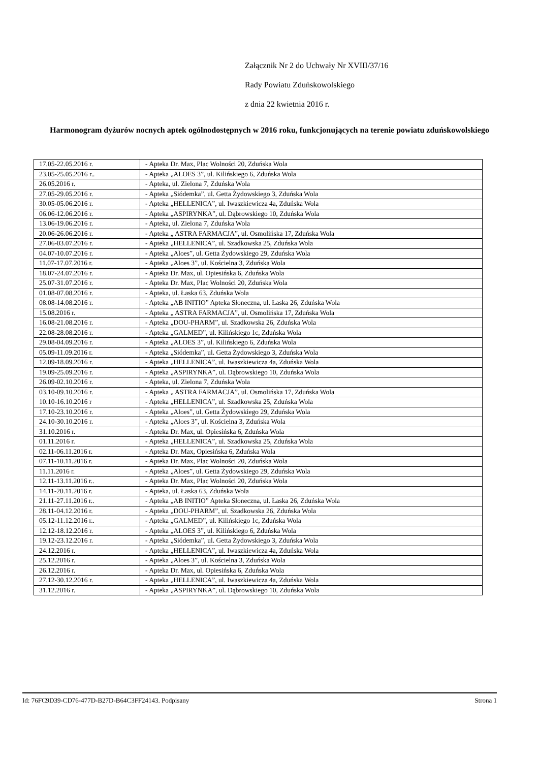Załącznik Nr 2 do Uchwały Nr XVIII/37/16
Rady Powiatu Zduńskowolskiego
z dnia 22 kwietnia 2016 r.
Harmonogram dyżurów nocnych aptek ogólnodostępnych w 2016 roku, funkcjonujących na terenie powiatu zduńskowolskiego
| 17.05-22.05.2016 r. | - Apteka Dr. Max, Plac Wolności 20, Zduńska Wola |
| 23.05-25.05.2016 r.. | - Apteka „ALOES 3”, ul. Kilińskiego 6, Zduńska Wola |
| 26.05.2016 r. | - Apteka, ul. Zielona 7, Zduńska Wola |
| 27.05-29.05.2016 r. | - Apteka „Siódemka”, ul. Getta Żydowskiego 3, Zduńska Wola |
| 30.05-05.06.2016 r. | - Apteka „HELLENICA”, ul. Iwaszkiewicza 4a, Zduńska Wola |
| 06.06-12.06.2016 r. | - Apteka „ASPIRYNKA”, ul. Dąbrowskiego 10, Zduńska Wola |
| 13.06-19.06.2016 r. | - Apteka, ul. Zielona 7, Zduńska Wola |
| 20.06-26.06.2016 r. | - Apteka „ ASTRA FARMACJA”, ul. Osmolińska 17, Zduńska Wola |
| 27.06-03.07.2016 r. | - Apteka „HELLENICA”, ul. Szadkowska 25, Zduńska Wola |
| 04.07-10.07.2016 r. | - Apteka „Aloes”, ul. Getta Żydowskiego 29, Zduńska Wola |
| 11.07-17.07.2016 r. | - Apteka „Aloes 3”, ul. Kościelna 3, Zduńska Wola |
| 18.07-24.07.2016 r. | - Apteka Dr. Max, ul. Opiesińska 6, Zduńska Wola |
| 25.07-31.07.2016 r. | - Apteka Dr. Max, Plac Wolności 20, Zduńska Wola |
| 01.08-07.08.2016 r. | - Apteka, ul. Łaska 63, Zduńska Wola |
| 08.08-14.08.2016 r. | - Apteka „AB INITIO” Apteka Słoneczna, ul. Łaska 26, Zduńska Wola |
| 15.08.2016 r. | - Apteka „ ASTRA FARMACJA”, ul. Osmolińska 17, Zduńska Wola |
| 16.08-21.08.2016 r. | - Apteka „DOU-PHARM”, ul. Szadkowska 26, Zduńska Wola |
| 22.08-28.08.2016 r. | - Apteka „GALMED”, ul. Kilińskiego 1c, Zduńska Wola |
| 29.08-04.09.2016 r. | - Apteka „ALOES 3”, ul. Kilińskiego 6, Zduńska Wola |
| 05.09-11.09.2016 r. | - Apteka „Siódemka”, ul. Getta Żydowskiego 3, Zduńska Wola |
| 12.09-18.09.2016 r. | - Apteka „HELLENICA”, ul. Iwaszkiewicza 4a, Zduńska Wola |
| 19.09-25.09.2016 r. | - Apteka „ASPIRYNKA”, ul. Dąbrowskiego 10, Zduńska Wola |
| 26.09-02.10.2016 r. | - Apteka, ul. Zielona 7, Zduńska Wola |
| 03.10-09.10.2016 r. | - Apteka „ ASTRA FARMACJA”, ul. Osmolińska 17, Zduńska Wola |
| 10.10-16.10.2016 r | - Apteka „HELLENICA”, ul. Szadkowska 25, Zduńska Wola |
| 17.10-23.10.2016 r. | - Apteka „Aloes”, ul. Getta Żydowskiego 29, Zduńska Wola |
| 24.10-30.10.2016 r. | - Apteka „Aloes 3”, ul. Kościelna 3, Zduńska Wola |
| 31.10.2016 r. | - Apteka Dr. Max, ul. Opiesińska 6, Zduńska Wola |
| 01.11.2016 r. | - Apteka „HELLENICA”, ul. Szadkowska 25, Zduńska Wola |
| 02.11-06.11.2016 r. | - Apteka Dr. Max, Opiesińska 6, Zduńska Wola |
| 07.11-10.11.2016 r. | - Apteka Dr. Max, Plac Wolności 20, Zduńska Wola |
| 11.11.2016 r. | - Apteka „Aloes”, ul. Getta Żydowskiego 29, Zduńska Wola |
| 12.11-13.11.2016 r.. | - Apteka Dr. Max, Plac Wolności 20, Zduńska Wola |
| 14.11-20.11.2016 r. | - Apteka, ul. Łaska 63, Zduńska Wola |
| 21.11-27.11.2016 r.. | - Apteka „AB INITIO” Apteka Słoneczna, ul. Łaska 26, Zduńska Wola |
| 28.11-04.12.2016 r. | - Apteka „DOU-PHARM”, ul. Szadkowska 26, Zduńska Wola |
| 05.12-11.12.2016 r.. | - Apteka „GALMED”, ul. Kilińskiego 1c, Zduńska Wola |
| 12.12-18.12.2016 r. | - Apteka „ALOES 3”, ul. Kilińskiego 6, Zduńska Wola |
| 19.12-23.12.2016 r. | - Apteka „Siódemka”, ul. Getta Żydowskiego 3, Zduńska Wola |
| 24.12.2016 r. | - Apteka „HELLENICA”, ul. Iwaszkiewicza 4a, Zduńska Wola |
| 25.12.2016 r. | - Apteka „Aloes 3”, ul. Kościelna 3, Zduńska Wola |
| 26.12.2016 r. | - Apteka Dr. Max, ul. Opiesińska 6, Zduńska Wola |
| 27.12-30.12.2016 r. | - Apteka „HELLENICA”, ul. Iwaszkiewicza 4a, Zduńska Wola |
| 31.12.2016 r. | - Apteka „ASPIRYNKA”, ul. Dąbrowskiego 10, Zduńska Wola |
Id: 76FC9D39-CD76-477D-B27D-B64C3FF24143. Podpisany Strona 1